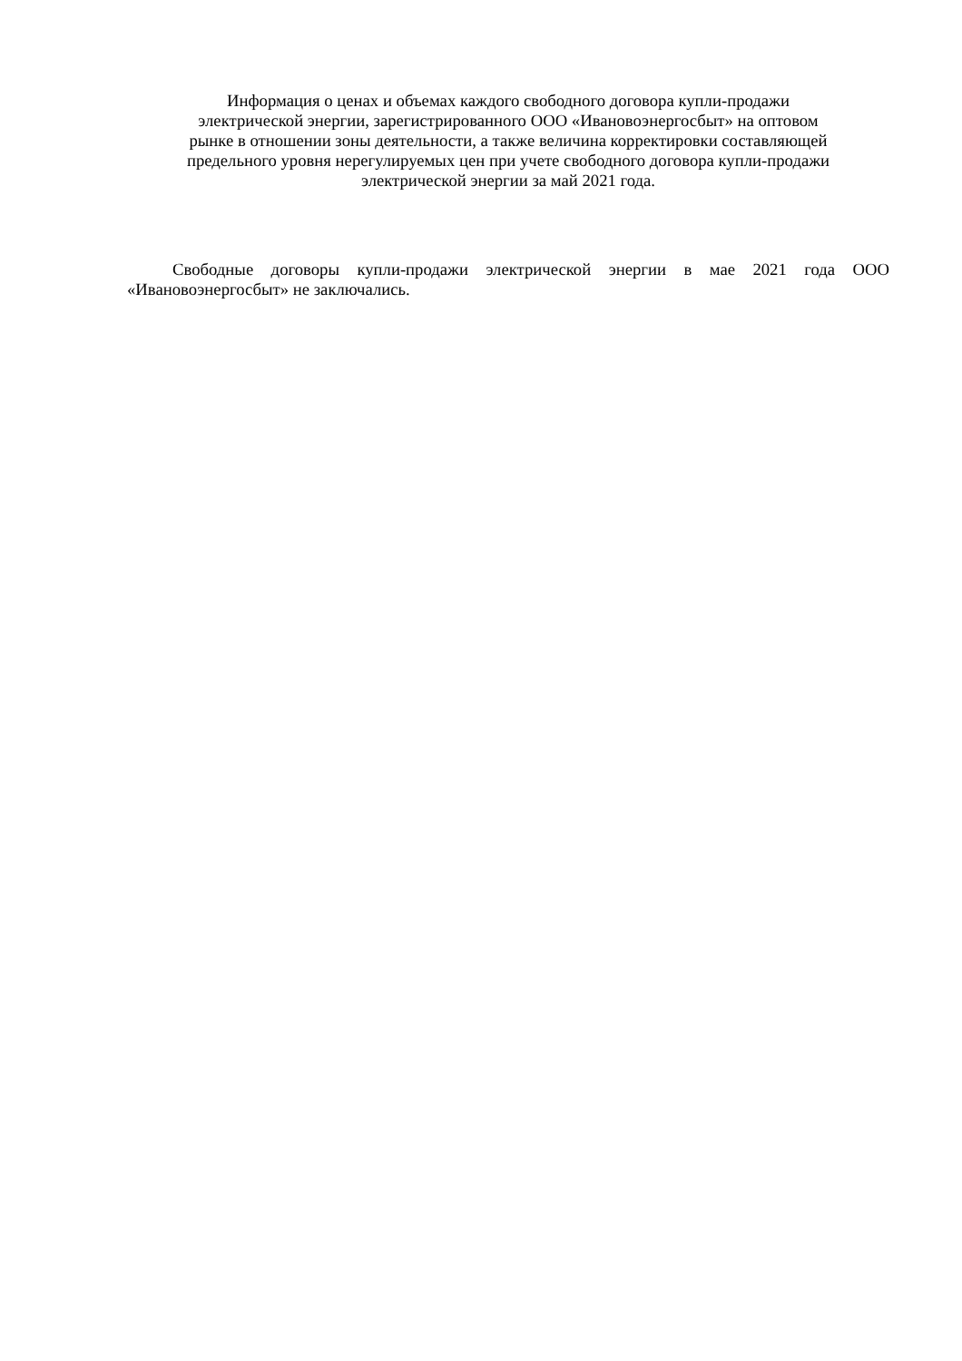Информация о ценах и объемах каждого свободного договора купли-продажи
электрической энергии, зарегистрированного ООО «Ивановоэнергосбыт» на оптовом
рынке в отношении зоны деятельности, а также величина корректировки составляющей
предельного уровня нерегулируемых цен при учете свободного договора купли-продажи
электрической энергии за май 2021 года.
Свободные договоры купли-продажи электрической энергии в мае 2021 года ООО «Ивановоэнергосбыт» не заключались.